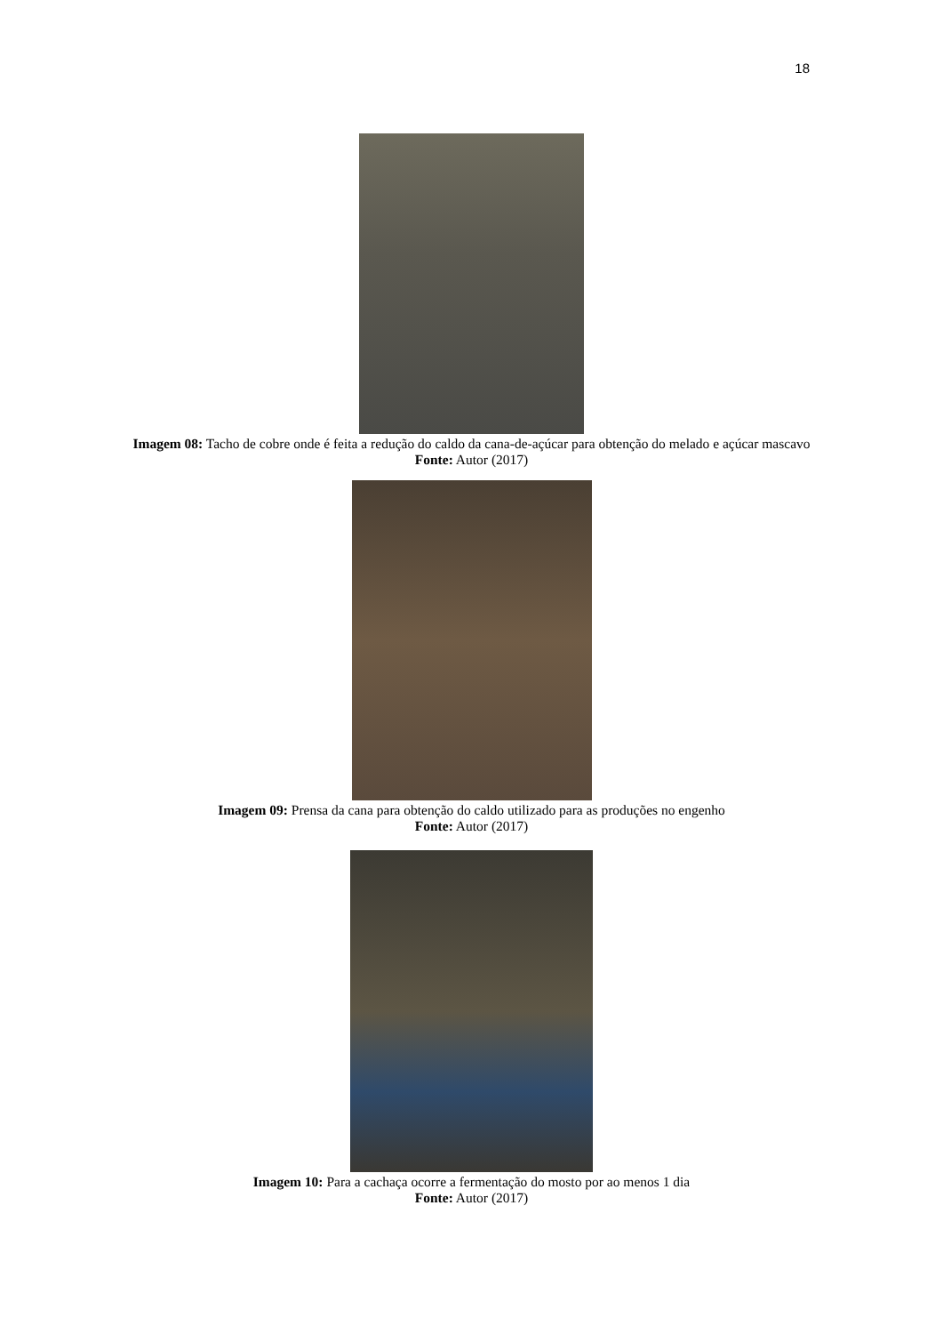18
Imagem 08: Tacho de cobre onde é feita a redução do caldo da cana-de-açúcar para obtenção do melado e açúcar mascavo
Fonte: Autor (2017)
Imagem 09: Prensa da cana para obtenção do caldo utilizado para as produções no engenho
Fonte: Autor (2017)
Imagem 10: Para a cachaça ocorre a fermentação do mosto por ao menos 1 dia
Fonte: Autor (2017)